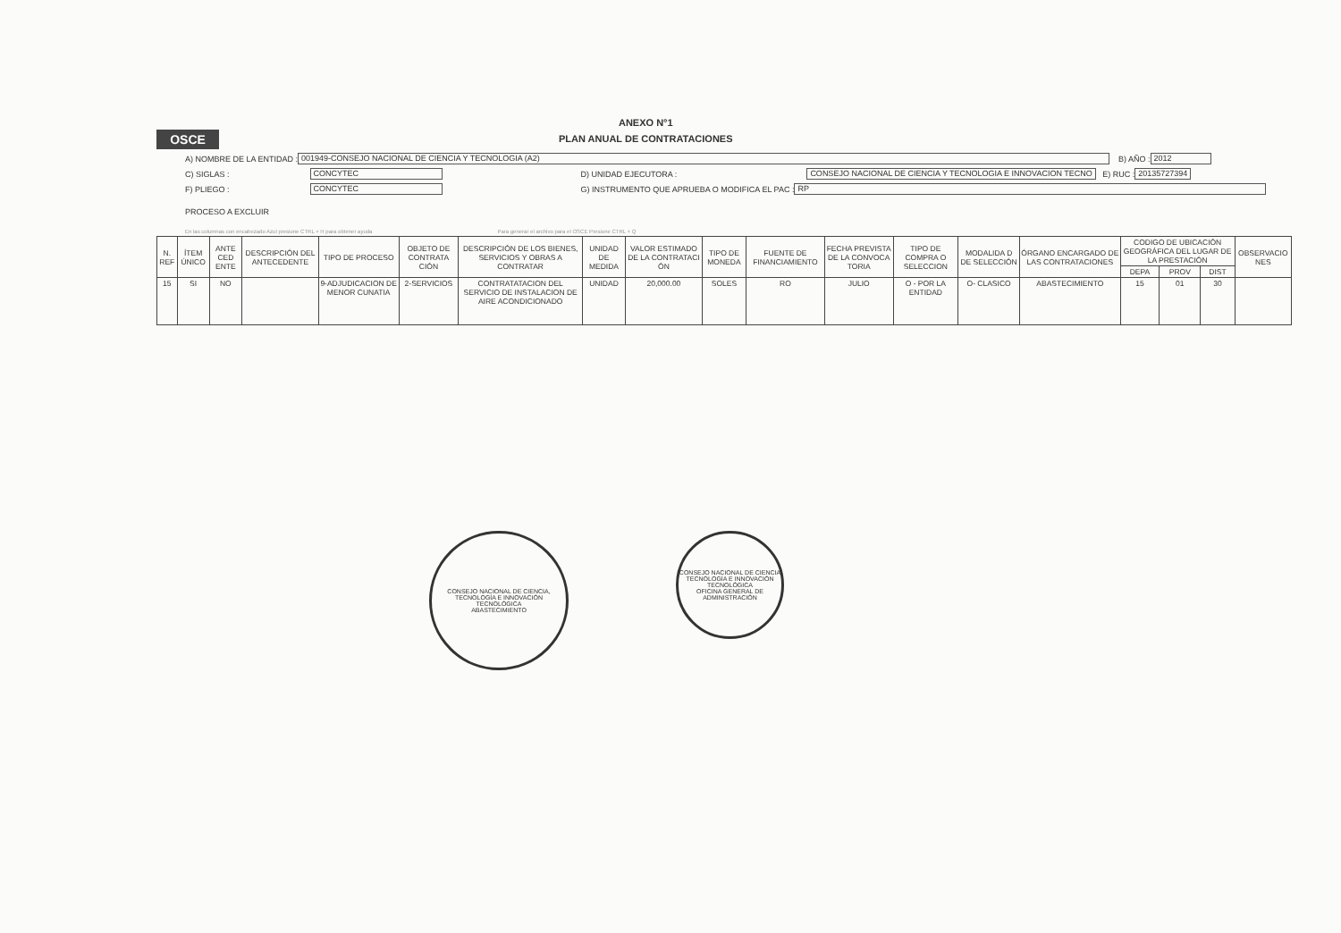OSCE
ANEXO N°1
PLAN ANUAL DE CONTRATACIONES
A) NOMBRE DE LA ENTIDAD : 001949-CONSEJO NACIONAL DE CIENCIA Y TECNOLOGIA (A2) B) AÑO : 2012
C) SIGLAS : CONCYTEC D) UNIDAD EJECUTORA : CONSEJO NACIONAL DE CIENCIA Y TECNOLOGIA E INNOVACION TECNO E) RUC : 20135727394
F) PLIEGO : CONCYTEC G) INSTRUMENTO QUE APRUEBA O MODIFICA EL PAC : RP
PROCESO A EXCLUIR
En las columnas con encabezado Azul presione CTRL + H para obtener ayuda Para generar el archivo para el OSCE Presione CTRL + Q
| N. REF | ÍTEM ÚNICO | ANTE CED ENTE | DESCRIPCIÓN DEL ANTECEDENTE | TIPO DE PROCESO | OBJETO DE CONTRATA CIÓN | DESCRIPCIÓN DE LOS BIENES, SERVICIOS Y OBRAS A CONTRATAR | UNIDAD DE MEDIDA | VALOR ESTIMADO DE LA CONTRATACI ÓN | TIPO DE MONEDA | FUENTE DE FINANCIAMIENTO | FECHA PREVISTA DE LA CONVOCA TORIA | TIPO DE COMPRA O SELECCION | MODALIDA D DE SELECCIÓN | ÓRGANO ENCARGADO DE LAS CONTRATACIONES | CODIGO DE UBICACIÓN GEOGRÁFICA DEL LUGAR DE LA PRESTACIÓN | | | OBSERVACIO NES |
| --- | --- | --- | --- | --- | --- | --- | --- | --- | --- | --- | --- | --- | --- | --- | --- | --- | --- | --- |
| | | | | | | | | | | | | | | | DEPA | PROV | DIST | |
| 15 | SI | NO | | 9-ADJUDICACION DE MENOR CUNATIA | 2-SERVICIOS | CONTRATATACION DEL SERVICIO DE INSTALACION DE AIRE ACONDICIONADO | UNIDAD | 20,000.00 | SOLES | RO | JULIO | O - POR LA ENTIDAD | O- CLASICO | ABASTECIMIENTO | 15 | 01 | 30 | |
CONSEJO NACIONAL DE CIENCIA, TECNOLOGÍA E INNOVACIÓN TECNOLÓGICA
ABASTECIMIENTO
CONSEJO NACIONAL DE CIENCIA TECNOLOGÍA E INNOVACIÓN TECNOLÓGICA
OFICINA GENERAL DE ADMINISTRACIÓN